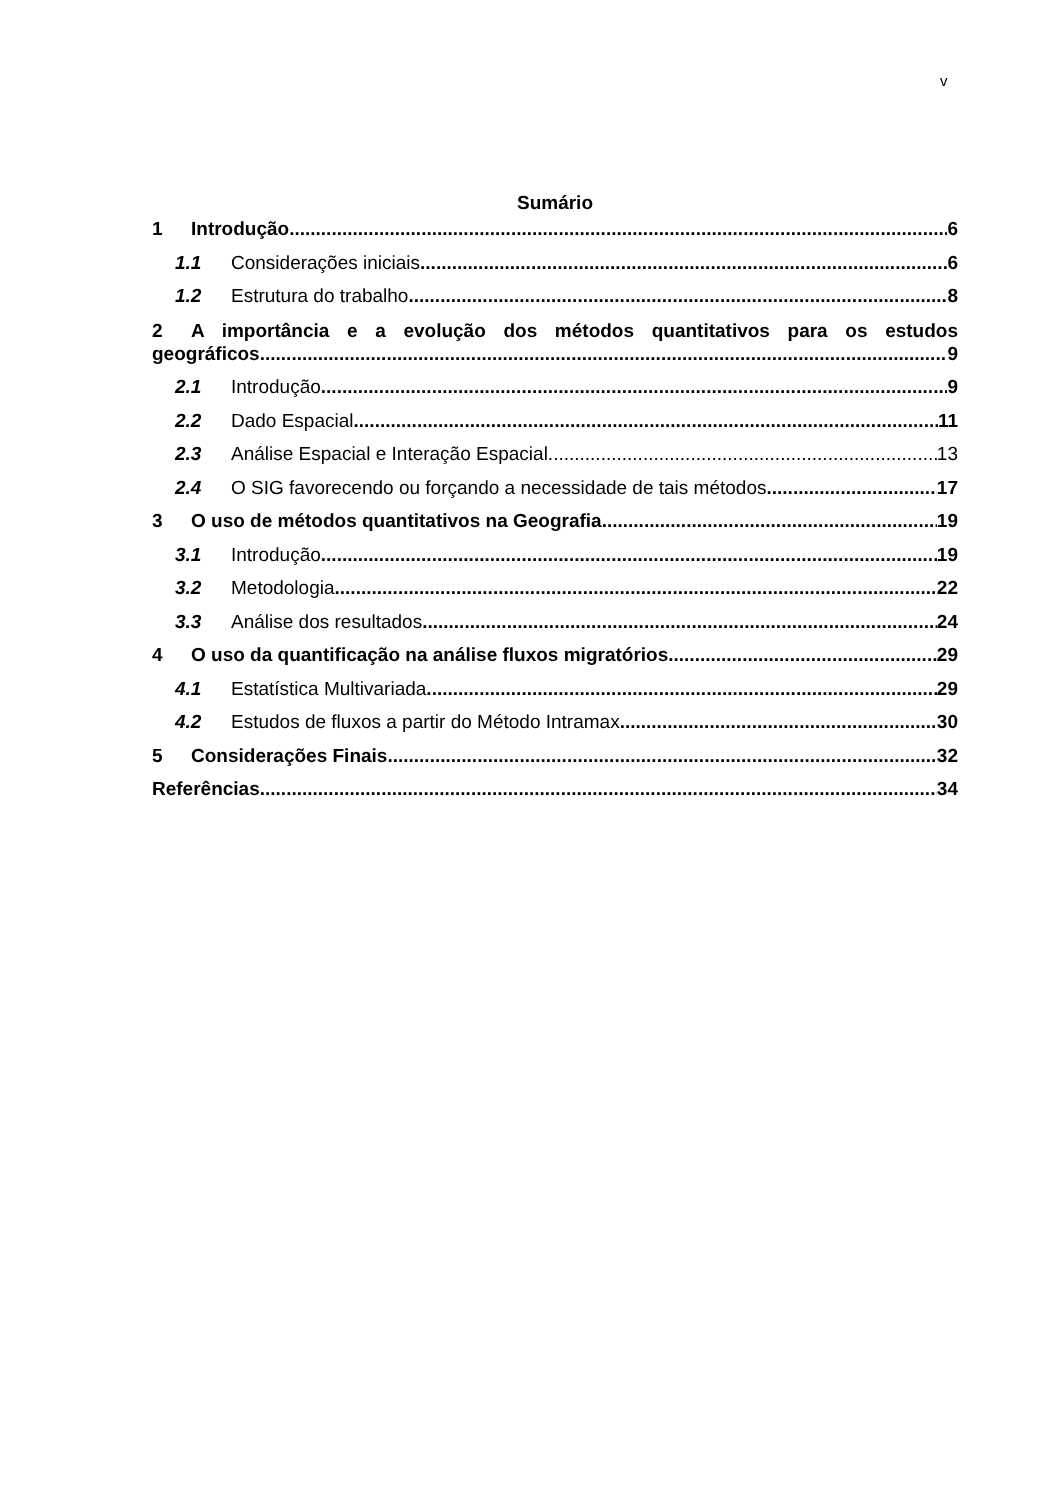v
Sumário
1 Introdução 6
1.1 Considerações iniciais 6
1.2 Estrutura do trabalho 8
2 A importância e a evolução dos métodos quantitativos para os estudos
geográficos 9
2.1 Introdução 9
2.2 Dado Espacial 11
2.3 Análise Espacial e Interação Espacial 13
2.4 O SIG favorecendo ou forçando a necessidade de tais métodos 17
3 O uso de métodos quantitativos na Geografia 19
3.1 Introdução 19
3.2 Metodologia 22
3.3 Análise dos resultados 24
4 O uso da quantificação na análise fluxos migratórios 29
4.1 Estatística Multivariada 29
4.2 Estudos de fluxos a partir do Método Intramax 30
5 Considerações Finais 32
Referências 34